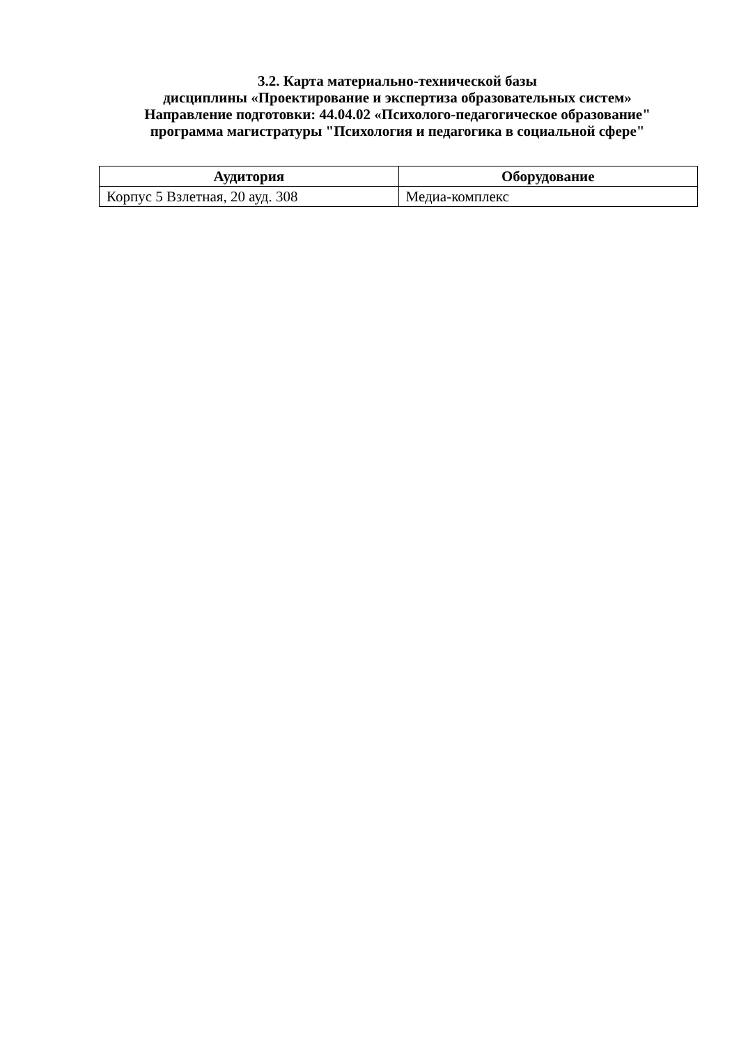3.2. Карта материально-технической базы
дисциплины «Проектирование и экспертиза образовательных систем»
Направление подготовки: 44.04.02 «Психолого-педагогическое образование"
программа магистратуры "Психология и педагогика в социальной сфере"
| Аудитория | Оборудование |
| --- | --- |
| Корпус 5 Взлетная, 20 ауд. 308 | Медиа-комплекс |